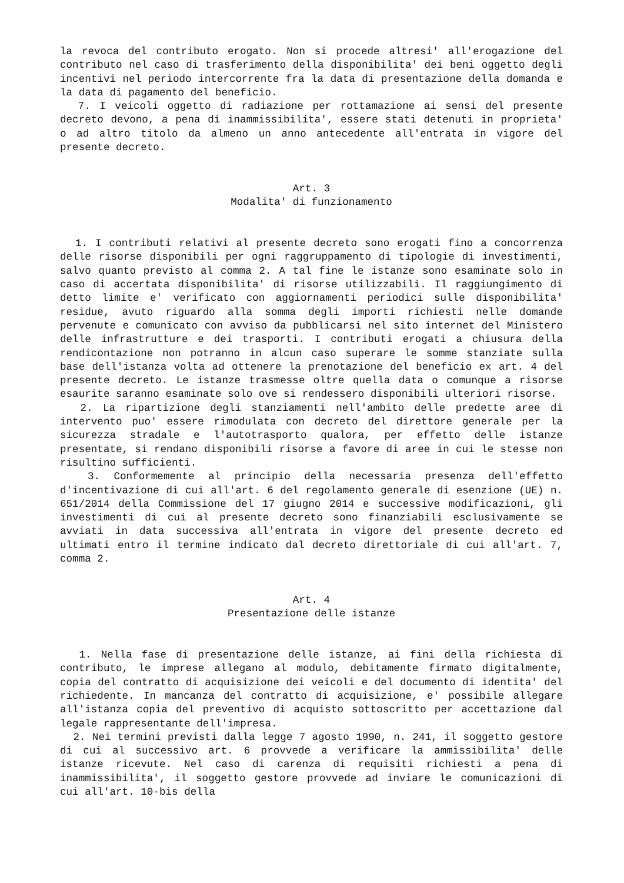la revoca del contributo erogato. Non si procede altresi' all'erogazione del contributo nel caso di trasferimento della disponibilita' dei beni oggetto degli incentivi nel periodo intercorrente fra la data di presentazione della domanda e la data di pagamento del beneficio.
7. I veicoli oggetto di radiazione per rottamazione ai sensi del presente decreto devono, a pena di inammissibilita', essere stati detenuti in proprieta' o ad altro titolo da almeno un anno antecedente all'entrata in vigore del presente decreto.
Art. 3
Modalita' di funzionamento
1. I contributi relativi al presente decreto sono erogati fino a concorrenza delle risorse disponibili per ogni raggruppamento di tipologie di investimenti, salvo quanto previsto al comma 2. A tal fine le istanze sono esaminate solo in caso di accertata disponibilita' di risorse utilizzabili. Il raggiungimento di detto limite e' verificato con aggiornamenti periodici sulle disponibilita' residue, avuto riguardo alla somma degli importi richiesti nelle domande pervenute e comunicato con avviso da pubblicarsi nel sito internet del Ministero delle infrastrutture e dei trasporti. I contributi erogati a chiusura della rendicontazione non potranno in alcun caso superare le somme stanziate sulla base dell'istanza volta ad ottenere la prenotazione del beneficio ex art. 4 del presente decreto. Le istanze trasmesse oltre quella data o comunque a risorse esaurite saranno esaminate solo ove si rendessero disponibili ulteriori risorse.
2. La ripartizione degli stanziamenti nell'ambito delle predette aree di intervento puo' essere rimodulata con decreto del direttore generale per la sicurezza stradale e l'autotrasporto qualora, per effetto delle istanze presentate, si rendano disponibili risorse a favore di aree in cui le stesse non risultino sufficienti.
3. Conformemente al principio della necessaria presenza dell'effetto d'incentivazione di cui all'art. 6 del regolamento generale di esenzione (UE) n. 651/2014 della Commissione del 17 giugno 2014 e successive modificazioni, gli investimenti di cui al presente decreto sono finanziabili esclusivamente se avviati in data successiva all'entrata in vigore del presente decreto ed ultimati entro il termine indicato dal decreto direttoriale di cui all'art. 7, comma 2.
Art. 4
Presentazione delle istanze
1. Nella fase di presentazione delle istanze, ai fini della richiesta di contributo, le imprese allegano al modulo, debitamente firmato digitalmente, copia del contratto di acquisizione dei veicoli e del documento di identita' del richiedente. In mancanza del contratto di acquisizione, e' possibile allegare all'istanza copia del preventivo di acquisto sottoscritto per accettazione dal legale rappresentante dell'impresa.
2. Nei termini previsti dalla legge 7 agosto 1990, n. 241, il soggetto gestore di cui al successivo art. 6 provvede a verificare la ammissibilita' delle istanze ricevute. Nel caso di carenza di requisiti richiesti a pena di inammissibilita', il soggetto gestore provvede ad inviare le comunicazioni di cui all'art. 10-bis della